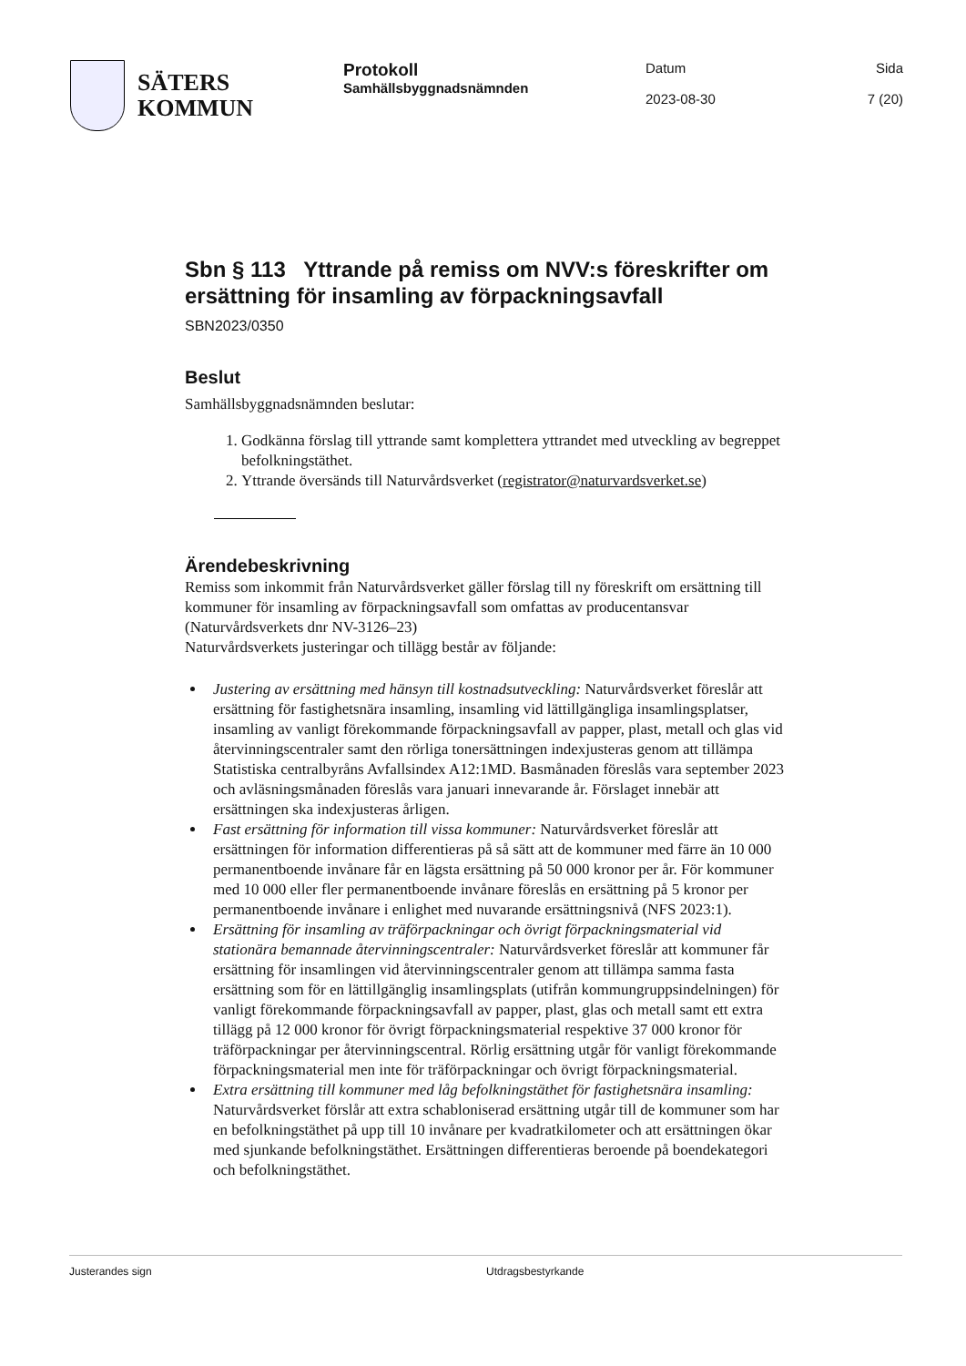SÄTERS
KOMMUN
Protokoll
Samhällsbyggnadsnämnden
Datum
2023-08-30
Sida
7 (20)
Sbn § 113 Yttrande på remiss om NVV:s föreskrifter om ersättning för insamling av förpackningsavfall
SBN2023/0350
Beslut
Samhällsbyggnadsnämnden beslutar:
1. Godkänna förslag till yttrande samt komplettera yttrandet med utveckling av begreppet befolkningstäthet.
2. Yttrande översänds till Naturvårdsverket (registrator@naturvardsverket.se)
Ärendebeskrivning
Remiss som inkommit från Naturvårdsverket gäller förslag till ny föreskrift om ersättning till kommuner för insamling av förpackningsavfall som omfattas av producentansvar (Naturvårdsverkets dnr NV-3126–23)
Naturvårdsverkets justeringar och tillägg består av följande:
Justering av ersättning med hänsyn till kostnadsutveckling: Naturvårdsverket föreslår att ersättning för fastighetsnära insamling, insamling vid lättillgängliga insamlingsplatser, insamling av vanligt förekommande förpackningsavfall av papper, plast, metall och glas vid återvinningscentraler samt den rörliga tonersättningen indexjusteras genom att tillämpa Statistiska centralbyråns Avfallsindex A12:1MD. Basmånaden föreslås vara september 2023 och avläsningsmånaden föreslås vara januari innevarande år. Förslaget innebär att ersättningen ska indexjusteras årligen.
Fast ersättning för information till vissa kommuner: Naturvårdsverket föreslår att ersättningen för information differentieras på så sätt att de kommuner med färre än 10 000 permanentboende invånare får en lägsta ersättning på 50 000 kronor per år. För kommuner med 10 000 eller fler permanentboende invånare föreslås en ersättning på 5 kronor per permanentboende invånare i enlighet med nuvarande ersättningsnivå (NFS 2023:1).
Ersättning för insamling av träförpackningar och övrigt förpackningsmaterial vid stationära bemannade återvinningscentraler: Naturvårdsverket föreslår att kommuner får ersättning för insamlingen vid återvinningscentraler genom att tillämpa samma fasta ersättning som för en lättillgänglig insamlingsplats (utifrån kommungruppsindelningen) för vanligt förekommande förpackningsavfall av papper, plast, glas och metall samt ett extra tillägg på 12 000 kronor för övrigt förpackningsmaterial respektive 37 000 kronor för träförpackningar per återvinningscentral. Rörlig ersättning utgår för vanligt förekommande förpackningsmaterial men inte för träförpackningar och övrigt förpackningsmaterial.
Extra ersättning till kommuner med låg befolkningstäthet för fastighetsnära insamling: Naturvårdsverket förslår att extra schabloniserad ersättning utgår till de kommuner som har en befolkningstäthet på upp till 10 invånare per kvadratkilometer och att ersättningen ökar med sjunkande befolkningstäthet. Ersättningen differentieras beroende på boendekategori och befolkningstäthet.
Justerandes sign Utdragsbestyrkande